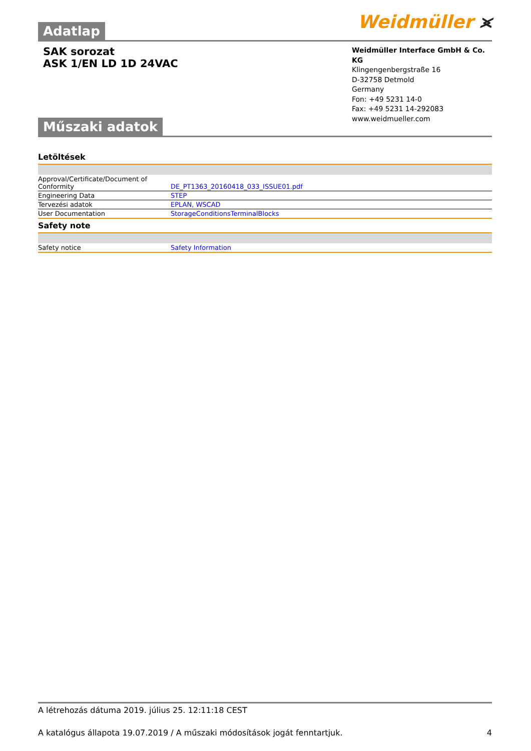Weidmüller ⪤
Adatlap
SAK sorozat
ASK 1/EN LD 1D 24VAC
Weidmüller Interface GmbH & Co. KG
Klingengenbergstraße 16
D-32758 Detmold
Germany
Fon: +49 5231 14-0
Fax: +49 5231 14-292083
www.weidmueller.com
Műszaki adatok
Letöltések
| Approval/Certificate/Document of Conformity | DE_PT1363_20160418_033_ISSUE01.pdf |
| Engineering Data | STEP |
| Tervezési adatok | EPLAN, WSCAD |
| User Documentation | StorageConditionsTerminalBlocks |
Safety note
| Safety notice | Safety Information |
A létrehozás dátuma 2019. július 25. 12:11:18 CEST
A katalógus állapota 19.07.2019 / A műszaki módosítások jogát fenntartjuk. 4